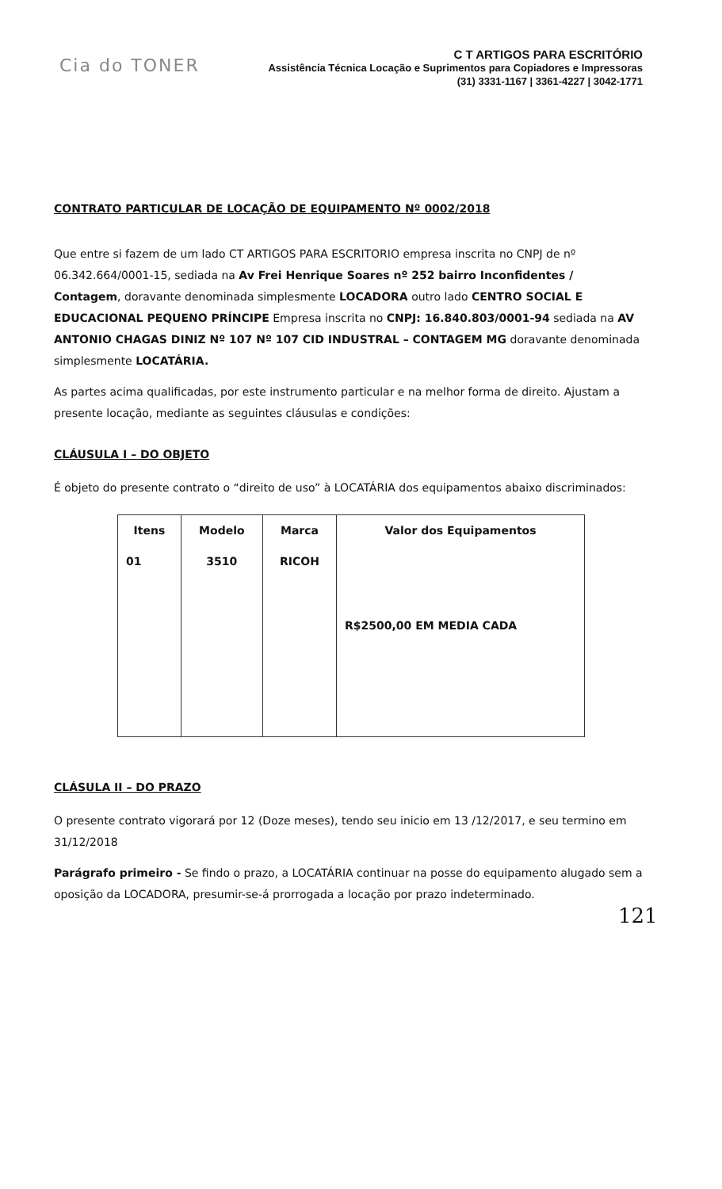Cia do TONER
C T ARTIGOS PARA ESCRITÓRIO
Assistência Técnica Locação e Suprimentos para Copiadores e Impressoras
(31) 3331-1167 | 3361-4227 | 3042-1771
CONTRATO PARTICULAR DE LOCAÇÃO DE EQUIPAMENTO Nº 0002/2018
Que entre si fazem de um lado CT ARTIGOS PARA ESCRITORIO empresa inscrita no CNPJ de nº 06.342.664/0001-15, sediada na Av Frei Henrique Soares nº 252 bairro Inconfidentes / Contagem, doravante denominada simplesmente LOCADORA outro lado CENTRO SOCIAL E EDUCACIONAL PEQUENO PRÍNCIPE Empresa inscrita no CNPJ: 16.840.803/0001-94 sediada na AV ANTONIO CHAGAS DINIZ Nº 107 Nº 107 CID INDUSTRAL – CONTAGEM MG doravante denominada simplesmente LOCATÁRIA.
As partes acima qualificadas, por este instrumento particular e na melhor forma de direito. Ajustam a presente locação, mediante as seguintes cláusulas e condições:
CLÁUSULA I – DO OBJETO
É objeto do presente contrato o “direito de uso” à LOCATÁRIA dos equipamentos abaixo discriminados:
| Itens | Modelo | Marca | Valor dos Equipamentos |
| --- | --- | --- | --- |
| 01 | 3510 | RICOH | R$2500,00 EM MEDIA CADA |
CLÁSULA II – DO PRAZO
O presente contrato vigorará por 12 (Doze meses), tendo seu inicio em 13 /12/2017, e seu termino em 31/12/2018
Parágrafo primeiro - Se findo o prazo, a LOCATÁRIA continuar na posse do equipamento alugado sem a oposição da LOCADORA, presumir-se-á prorrogada a locação por prazo indeterminado.
121